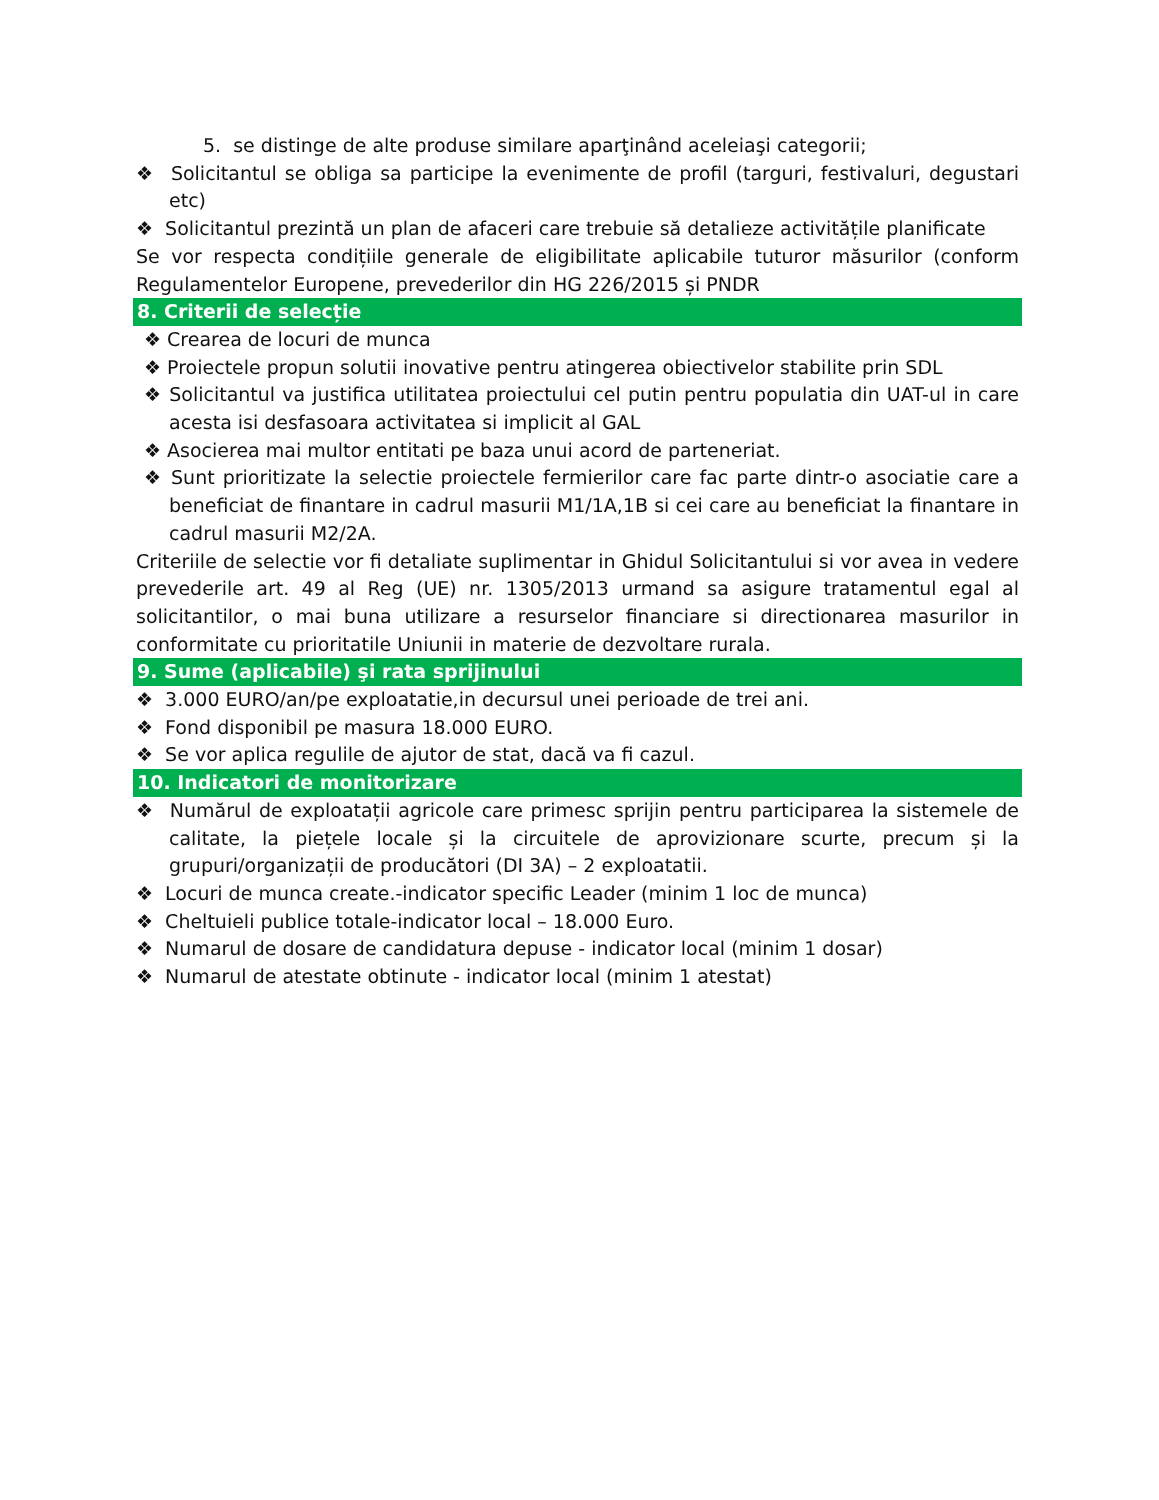5. se distinge de alte produse similare aparţinând aceleiaşi categorii;
❖ Solicitantul se obliga sa participe la evenimente de profil (targuri, festivaluri, degustari etc)
❖ Solicitantul prezintă un plan de afaceri care trebuie să detalieze activitățile planificate
Se vor respecta condițiile generale de eligibilitate aplicabile tuturor măsurilor (conform Regulamentelor Europene, prevederilor din HG 226/2015 și PNDR
8. Criterii de selecție
❖ Crearea de locuri de munca
❖ Proiectele propun solutii inovative pentru atingerea obiectivelor stabilite prin SDL
❖ Solicitantul va justifica utilitatea proiectului cel putin pentru populatia din UAT-ul in care acesta isi desfasoara activitatea si implicit al GAL
❖ Asocierea mai multor entitati pe baza unui acord de parteneriat.
❖ Sunt prioritizate la selectie proiectele fermierilor care fac parte dintr-o asociatie care a beneficiat de finantare in cadrul masurii M1/1A,1B si cei care au beneficiat la finantare in cadrul masurii M2/2A.
Criteriile de selectie vor fi detaliate suplimentar in Ghidul Solicitantului si vor avea in vedere prevederile art. 49 al Reg (UE) nr. 1305/2013 urmand sa asigure tratamentul egal al solicitantilor, o mai buna utilizare a resurselor financiare si directionarea masurilor in conformitate cu prioritatile Uniunii in materie de dezvoltare rurala.
9. Sume (aplicabile) şi rata sprijinului
❖ 3.000 EURO/an/pe exploatatie,in decursul unei perioade de trei ani.
❖ Fond disponibil pe masura 18.000 EURO.
❖ Se vor aplica regulile de ajutor de stat, dacă va fi cazul.
10. Indicatori de monitorizare
❖ Numărul de exploatații agricole care primesc sprijin pentru participarea la sistemele de calitate, la piețele locale și la circuitele de aprovizionare scurte, precum și la grupuri/organizații de producători (DI 3A) – 2 exploatatii.
❖ Locuri de munca create.-indicator specific Leader (minim 1 loc de munca)
❖ Cheltuieli publice totale-indicator local – 18.000 Euro.
❖ Numarul de dosare de candidatura depuse - indicator local (minim 1 dosar)
❖ Numarul de atestate obtinute - indicator local (minim 1 atestat)